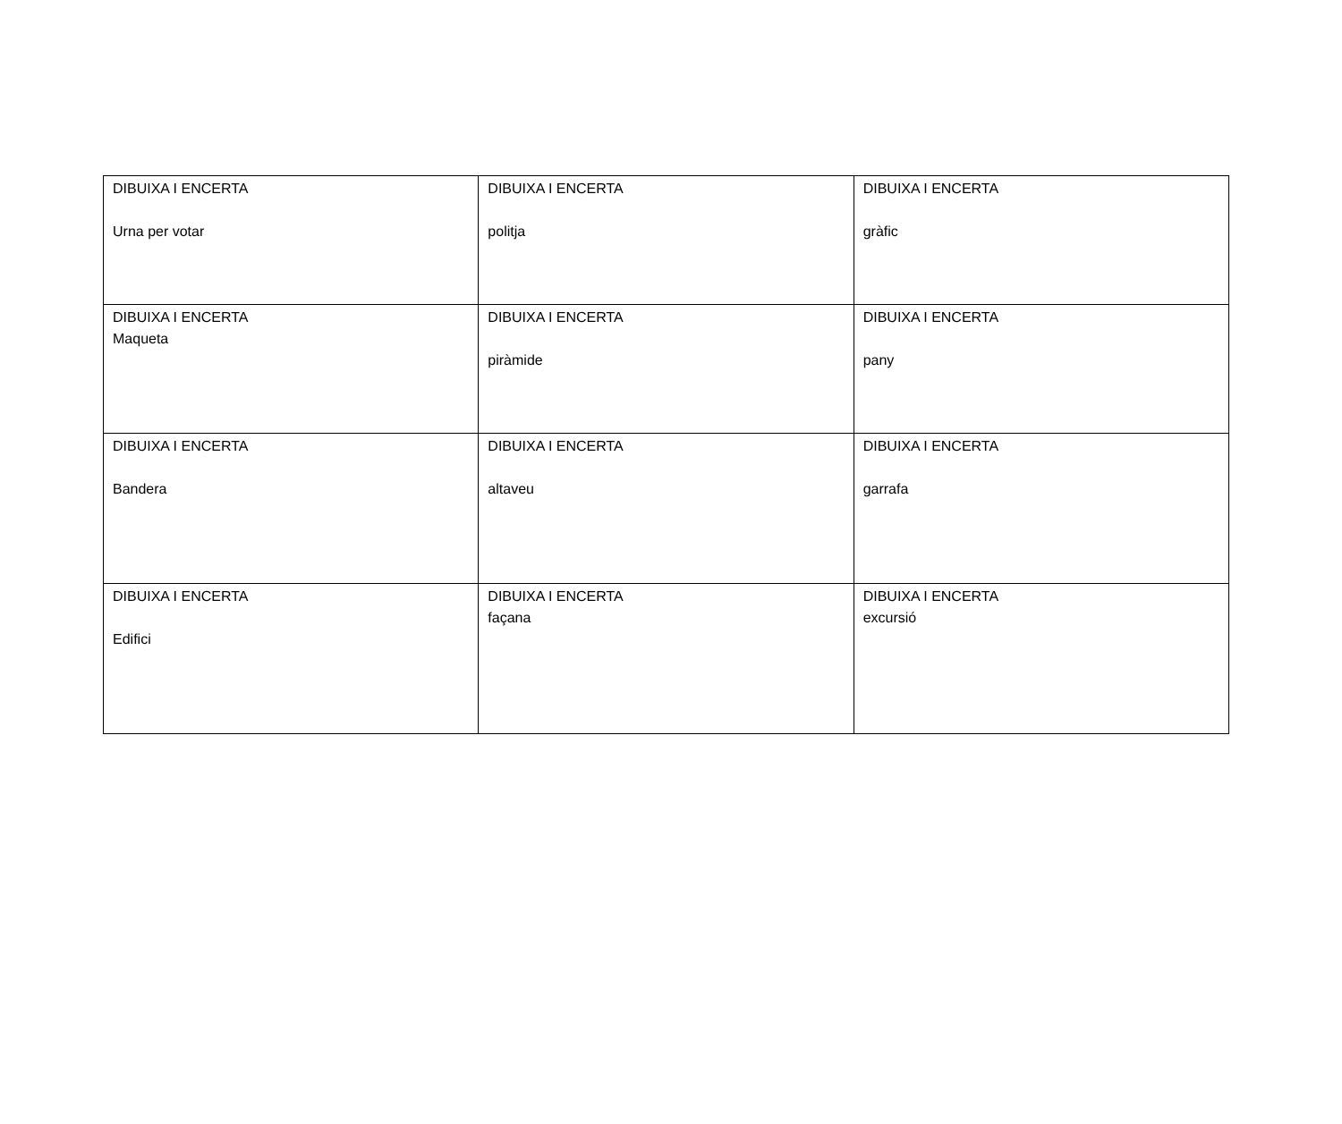| DIBUIXA I ENCERTA Urna per votar | DIBUIXA I ENCERTA politja | DIBUIXA I ENCERTA gràfic |
| DIBUIXA I ENCERTA Maqueta | DIBUIXA I ENCERTA piràmide | DIBUIXA I ENCERTA pany |
| DIBUIXA I ENCERTA Bandera | DIBUIXA I ENCERTA altaveu | DIBUIXA I ENCERTA garrafa |
| DIBUIXA I ENCERTA Edifici | DIBUIXA I ENCERTA façana | DIBUIXA I ENCERTA excursió |